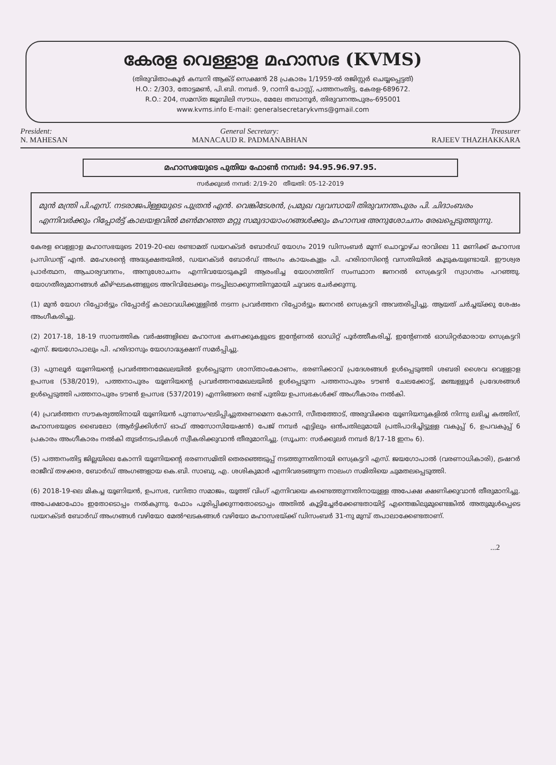കേരള വെള്ളാള മഹാസഭ (KVMS)
(തിരുവിതാംകൂർ കമ്പനി ആക്ട് സെക്ഷൻ 28 പ്രകാരം 1/1959-ൽ രജിസ്റ്റർ ചെയ്യപ്പെട്ടത്)
H.O.: 2/303, തോട്ടമൺ, പി.ബി. നമ്പർ. 9, റാന്നി പോസ്റ്റ്, പത്തനംതിട്ട, കേരള-689672.
R.O.: 204, സമസ്ത ജൂബിലി സൗധം, മേലേ തമ്പാനൂർ, തിരുവനന്തപുരം-695001
www.kvms.info E-mail: generalsecretarykvms@gmail.com
President:
N. MAHESAN
General Secretary:
MANACAUD R. PADMANABHAN
Treasurer
RAJEEV THAZHAKKARA
മഹാസഭയുടെ പുതിയ ഫോൺ നമ്പർ: 94.95.96.97.95.
സർക്കുലർ നമ്പർ: 2/19-20 തീയതി: 05-12-2019
മുൻ മന്ത്രി പി.എസ്. നടരാജപിള്ളയുടെ പുത്രൻ എൻ. വെങ്കിടേശൻ, പ്രമുഖ വ്യവസായി തിരുവനന്തപുരം പി. ചിദാംബരം എന്നിവർക്കും റിപ്പോർട്ട് കാലയളവിൽ മൺമറഞ്ഞ മറ്റു സമുദായാംഗങ്ങൾക്കും മഹാസഭ അനുശോചനം രേഖപ്പെടുത്തുന്നു.
കേരള വെള്ളാള മഹാസഭയുടെ 2019-20-ലെ രണ്ടാമത് ഡയറക്ടർ ബോർഡ് യോഗം 2019 ഡിസംബർ മൂന്ന് ചൊവ്വാഴ്ച രാവിലെ 11 മണിക്ക് മഹാസഭ പ്രസിഡന്റ് എൻ. മഹേശന്റെ അദ്ധ്യക്ഷതയിൽ, ഡയറക്ടർ ബോർഡ് അംഗം കായംകുളം പി. ഹരിദാസിന്റെ വസതിയിൽ കൂടുകയുണ്ടായി. ഈശ്വര പ്രാർത്ഥന, ആചാര്യവന്ദനം, അനുശോചനം എന്നിവയോടുകൂടി ആരംഭിച്ച യോഗത്തിന് സംസ്ഥാന ജനറൽ സെക്രട്ടറി സ്വാഗതം പറഞ്ഞു. യോഗതീരുമാനങ്ങൾ കീഴ്ഘടകങ്ങളുടെ അറിവിലേക്കും നടപ്പിലാക്കുന്നതിനുമായി ചുവടെ ചേർക്കുന്നു.
(1) മുൻ യോഗ റിപ്പോർട്ടും റിപ്പോർട്ട് കാലാവധിക്കുള്ളിൽ നടന്ന പ്രവർത്തന റിപ്പോർട്ടും ജനറൽ സെക്രട്ടറി അവതരിപ്പിച്ചു. ആയത് ചർച്ചയ്ക്കു ശേഷം അംഗീകരിച്ചു.
(2) 2017-18, 18-19 സാമ്പത്തിക വർഷങ്ങളിലെ മഹാസഭ കണക്കുകളുടെ ഇന്റേണൽ ഓഡിറ്റ് പൂർത്തീകരിച്ച്, ഇന്റേണൽ ഓഡിറ്റർമാരായ സെക്രട്ടറി എസ്. ജയഗോപാലും പി. ഹരിദാസും യോഗാദ്ധ്യക്ഷന് സമർപ്പിച്ചു.
(3) പുനലൂർ യൂണിയന്റെ പ്രവർത്തനമേഖലയിൽ ഉൾപ്പെടുന്ന ശാസ്താംകോണം, ഭരണിക്കാവ് പ്രദേശങ്ങൾ ഉൾപ്പെടുത്തി ശബരി ശൈവ വെള്ളാള ഉപസഭ (538/2019), പത്തനാപുരം യൂണിയന്റെ പ്രവർത്തനമേഖലയിൽ ഉൾപ്പെടുന്ന പത്തനാപുരം ടൗൺ ചേലക്കോട്ട്, മഞ്ചള്ളൂർ പ്രദേശങ്ങൾ ഉൾപ്പെടുത്തി പത്തനാപുരം ടൗൺ ഉപസഭ (537/2019) എന്നിങ്ങനെ രണ്ട് പുതിയ ഉപസഭകൾക്ക് അംഗീകാരം നൽകി.
(4) പ്രവർത്തന സൗകര്യത്തിനായി യൂണിയൻ പുനഃസംഘടിപ്പിച്ചുതരണമെന്ന കോന്നി, സീതത്തോട്, അരുവിക്കര യൂണിയനുകളിൽ നിന്നു ലഭിച്ച കത്തിന്, മഹാസഭയുടെ ബൈലോ (ആർട്ടിക്കിൾസ് ഓഫ് അസോസിയേഷൻ) പേജ് നമ്പർ എട്ടിലും ഒൻപതിലുമായി പ്രതിപാദിച്ചിട്ടുള്ള വകുപ്പ് 6, ഉപവകുപ്പ് 6 പ്രകാരം അംഗീകാരം നൽകി തുടർനടപടികൾ സ്വീകരിക്കുവാൻ തീരുമാനിച്ചു. (സൂചന: സർക്കുലർ നമ്പർ 8/17-18 ഇനം 6).
(5) പത്തനംതിട്ട ജില്ലയിലെ കോന്നി യൂണിയന്റെ ഭരണസമിതി തെരഞ്ഞെടുപ്പ് നടത്തുന്നതിനായി സെക്രട്ടറി എസ്. ജയഗോപാൽ (വരണാധികാരി), ട്രഷറർ രാജീവ് തഴക്കര, ബോർഡ് അംഗങ്ങളായ കെ.ബി. സാബു, എ. ശശികുമാർ എന്നിവരടങ്ങുന്ന നാലംഗ സമിതിയെ ചുമതലപ്പെടുത്തി.
(6) 2018-19-ലെ മികച്ച യൂണിയൻ, ഉപസഭ, വനിതാ സമാജം, യൂത്ത് വിംഗ് എന്നിവയെ കണ്ടെത്തുന്നതിനായുള്ള അപേക്ഷ ക്ഷണിക്കുവാൻ തീരുമാനിച്ചു. അപേക്ഷാഫോം ഇതോടൊപ്പം നൽകുന്നു. ഫോം പൂരിപ്പിക്കുന്നതോടൊപ്പം അതിൽ കൂട്ടിച്ചേർക്കേണ്ടതായിട്ട് എന്തെങ്കിലുമുണ്ടെങ്കിൽ അതുമുൾപ്പെടെ ഡയറക്ടർ ബോർഡ് അംഗങ്ങൾ വഴിയോ മേൽഘടകങ്ങൾ വഴിയോ മഹാസഭയ്ക്ക് ഡിസംബർ 31-നു മുമ്പ് തപാലാക്കേണ്ടതാണ്.
...2